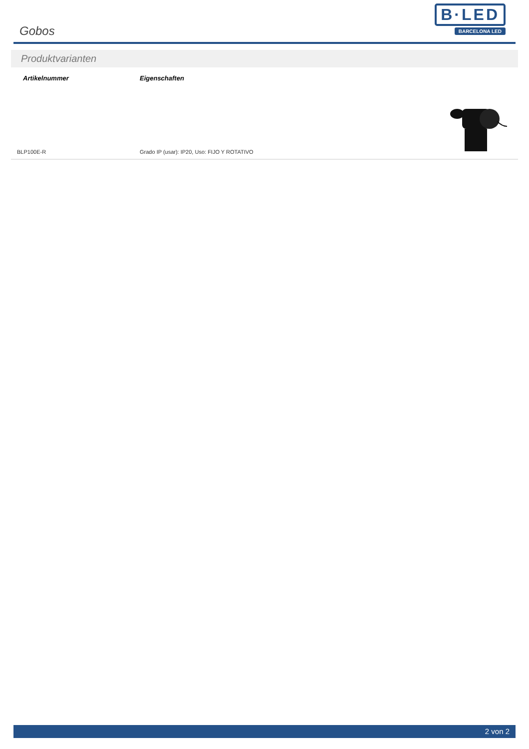Gobos
B·LED
BARCELONA LED
Produktvarianten
| Artikelnummer | Eigenschaften | |
| --- | --- | --- |
| BLP100E-R | Grado IP (usar): IP20, Uso: FIJO Y ROTATIVO | |
2 von 2